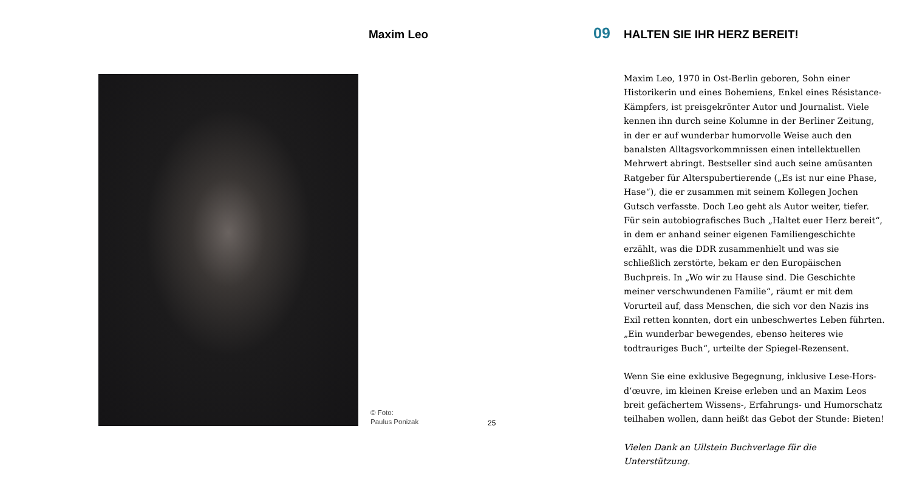Maxim Leo
© Foto:
Paulus Ponizak
25
09 HALTEN SIE IHR HERZ BEREIT!
Maxim Leo, 1970 in Ost-Berlin geboren, Sohn einer Historikerin und eines Bohemiens, Enkel eines Résistance-Kämpfers, ist preisgekrönter Autor und Journalist. Viele kennen ihn durch seine Kolumne in der Berliner Zeitung, in der er auf wunderbar humorvolle Weise auch den banalsten Alltagsvorkommnissen einen intellektuellen Mehrwert abringt. Bestseller sind auch seine amüsanten Ratgeber für Alterspubertierende („Es ist nur eine Phase, Hase“), die er zusammen mit seinem Kollegen Jochen Gutsch verfasste. Doch Leo geht als Autor weiter, tiefer. Für sein autobiografisches Buch „Haltet euer Herz bereit“, in dem er anhand seiner eigenen Familiengeschichte erzählt, was die DDR zusammenhielt und was sie schließlich zerstörte, bekam er den Europäischen Buchpreis. In „Wo wir zu Hause sind. Die Geschichte meiner verschwundenen Familie“, räumt er mit dem Vorurteil auf, dass Menschen, die sich vor den Nazis ins Exil retten konnten, dort ein unbeschwertes Leben führten. „Ein wunderbar bewegendes, ebenso heiteres wie todtrauriges Buch“, urteilte der Spiegel-Rezensent.
Wenn Sie eine exklusive Begegnung, inklusive Lese-Hors-d’œuvre, im kleinen Kreise erleben und an Maxim Leos breit gefächertem Wissens-, Erfahrungs- und Humorschatz teilhaben wollen, dann heißt das Gebot der Stunde: Bieten!
Vielen Dank an Ullstein Buchverlage für die Unterstützung.